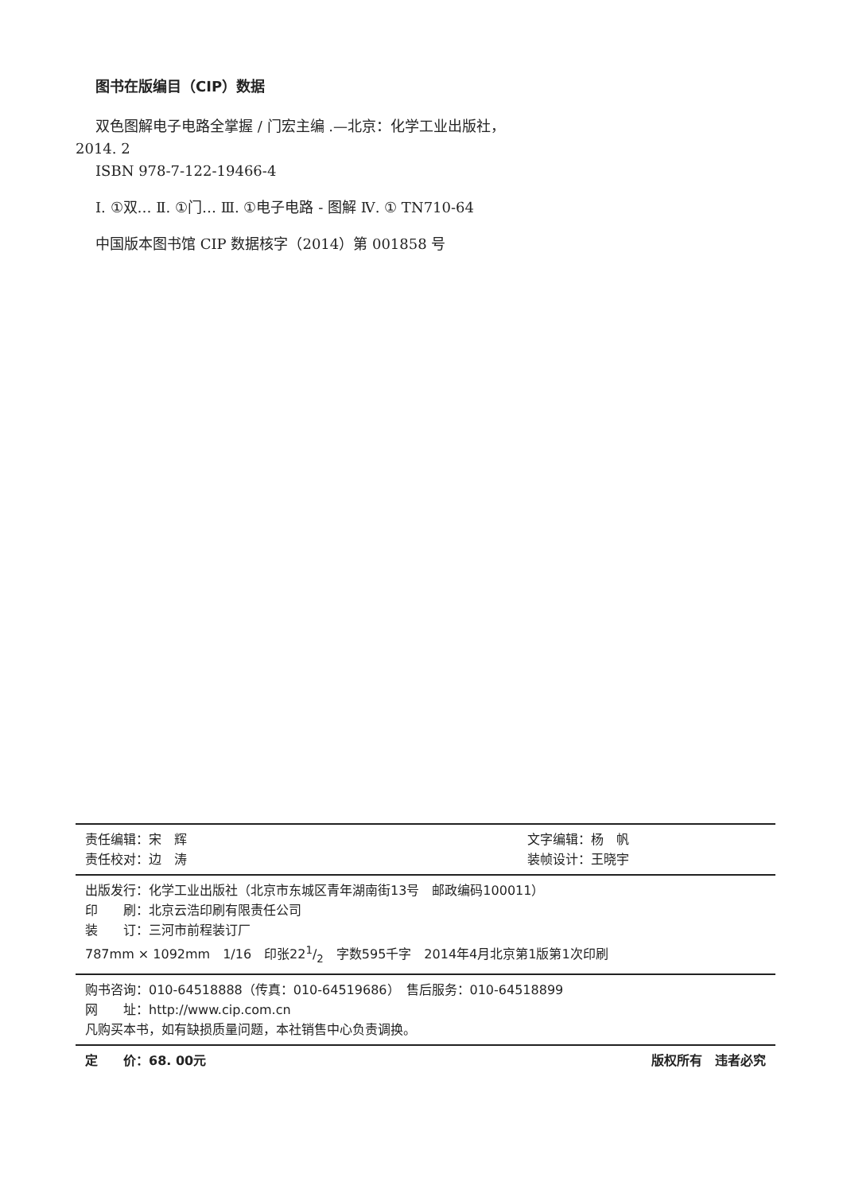图书在版编目（CIP）数据
双色图解电子电路全掌握 / 门宏主编 .—北京：化学工业出版社，2014. 2
ISBN 978-7-122-19466-4
Ⅰ. ①双… Ⅱ. ①门… Ⅲ. ①电子电路 - 图解 Ⅳ. ① TN710-64
中国版本图书馆 CIP 数据核字（2014）第 001858 号
责任编辑：宋　辉
责任校对：边　涛
文字编辑：杨　帆
装帧设计：王晓宇
出版发行：化学工业出版社（北京市东城区青年湖南街13号　邮政编码100011）
印　　刷：北京云浩印刷有限责任公司
装　　订：三河市前程装订厂
787mm × 1092mm　1/16　印张221/2　字数595千字　2014年4月北京第1版第1次印刷
购书咨询：010-64518888（传真：010-64519686）　售后服务：010-64518899
网　　址：http://www.cip.com.cn
凡购买本书，如有缺损质量问题，本社销售中心负责调换。
定　　价：68. 00元 版权所有　违者必究